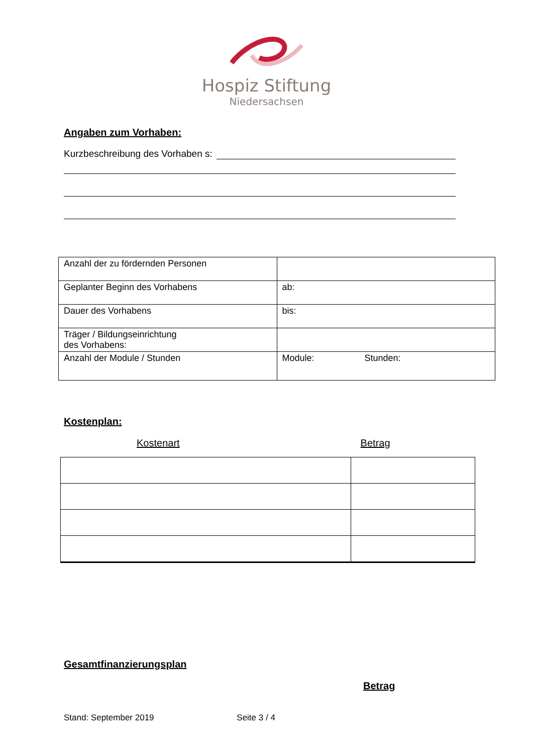Hospiz Stiftung
Niedersachsen
Angaben zum Vorhaben:
Kurzbeschreibung des Vorhaben s:
| Anzahl der zu fördernden Personen | |
| Geplanter Beginn des Vorhabens | ab: |
| Dauer des Vorhabens | bis: |
| Träger / Bildungseinrichtung des Vorhabens: | |
| Anzahl der Module / Stunden | Module: Stunden: |
Kostenplan:
Kostenart Betrag
Gesamtfinanzierungsplan
Betrag
Stand: September 2019 Seite 3 / 4